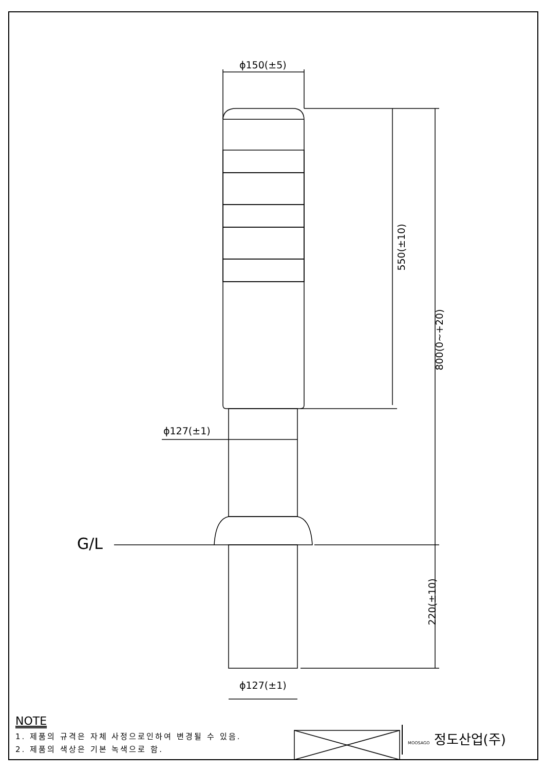ϕ150(±5)
ϕ127(±1)
ϕ127(±1)
550(±10)
800(0~+20)
220(±10)
G/L
NOTE
1. 제품의 규격은 자체 사정으로인하여 변경될 수 있음.
2. 제품의 색상은 기본 녹색으로 함.
MOOSAGO 정도산업(주)